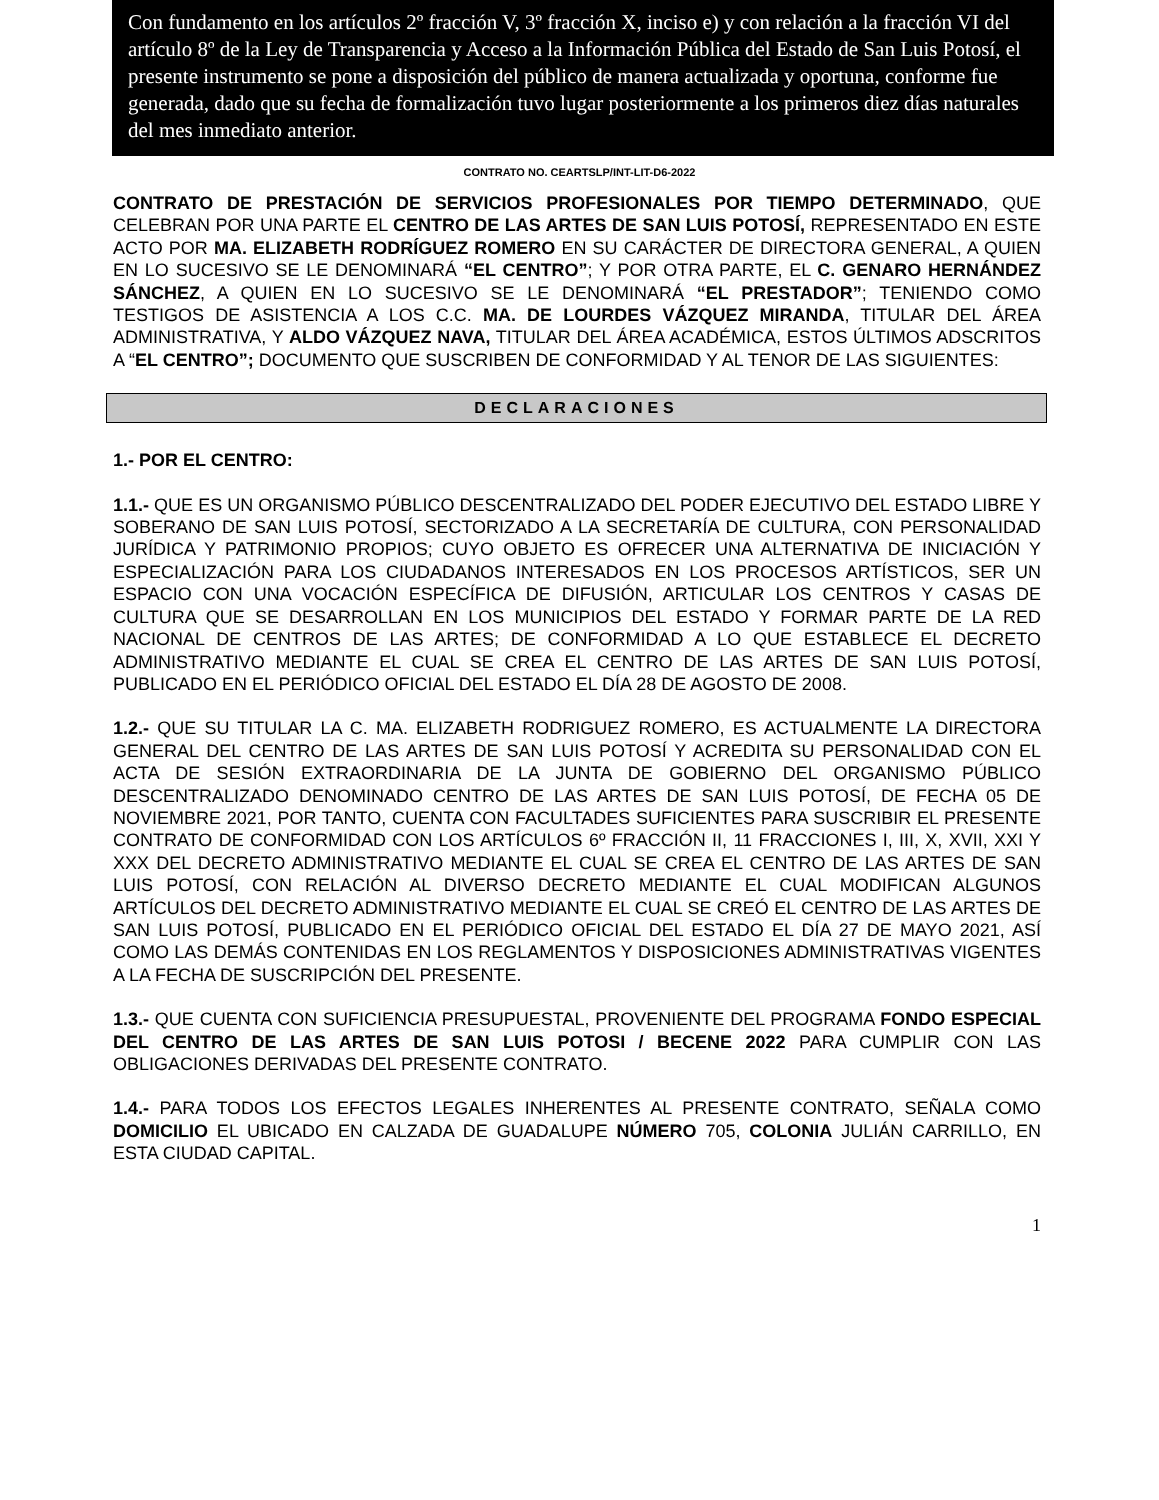Con fundamento en los artículos 2º fracción V, 3º fracción X, inciso e) y con relación a la fracción VI del artículo 8º de la Ley de Transparencia y Acceso a la Información Pública del Estado de San Luis Potosí, el presente instrumento se pone a disposición del público de manera actualizada y oportuna, conforme fue generada, dado que su fecha de formalización tuvo lugar posteriormente a los primeros diez días naturales del mes inmediato anterior.
CONTRATO NO. CEARTSLP/INT-LIT-D6-2022
CONTRATO DE PRESTACIÓN DE SERVICIOS PROFESIONALES POR TIEMPO DETERMINADO, QUE CELEBRAN POR UNA PARTE EL CENTRO DE LAS ARTES DE SAN LUIS POTOSÍ, REPRESENTADO EN ESTE ACTO POR MA. ELIZABETH RODRÍGUEZ ROMERO EN SU CARÁCTER DE DIRECTORA GENERAL, A QUIEN EN LO SUCESIVO SE LE DENOMINARÁ “EL CENTRO”; Y POR OTRA PARTE, EL C. GENARO HERNÁNDEZ SÁNCHEZ, A QUIEN EN LO SUCESIVO SE LE DENOMINARÁ “EL PRESTADOR”; TENIENDO COMO TESTIGOS DE ASISTENCIA A LOS C.C. MA. DE LOURDES VÁZQUEZ MIRANDA, TITULAR DEL ÁREA ADMINISTRATIVA, Y ALDO VÁZQUEZ NAVA, TITULAR DEL ÁREA ACADÉMICA, ESTOS ÚLTIMOS ADSCRITOS A “EL CENTRO”; DOCUMENTO QUE SUSCRIBEN DE CONFORMIDAD Y AL TENOR DE LAS SIGUIENTES:
DECLARACIONES
1.- POR EL CENTRO:
1.1.- QUE ES UN ORGANISMO PÚBLICO DESCENTRALIZADO DEL PODER EJECUTIVO DEL ESTADO LIBRE Y SOBERANO DE SAN LUIS POTOSÍ, SECTORIZADO A LA SECRETARÍA DE CULTURA, CON PERSONALIDAD JURÍDICA Y PATRIMONIO PROPIOS; CUYO OBJETO ES OFRECER UNA ALTERNATIVA DE INICIACIÓN Y ESPECIALIZACIÓN PARA LOS CIUDADANOS INTERESADOS EN LOS PROCESOS ARTÍSTICOS, SER UN ESPACIO CON UNA VOCACIÓN ESPECÍFICA DE DIFUSIÓN, ARTICULAR LOS CENTROS Y CASAS DE CULTURA QUE SE DESARROLLAN EN LOS MUNICIPIOS DEL ESTADO Y FORMAR PARTE DE LA RED NACIONAL DE CENTROS DE LAS ARTES; DE CONFORMIDAD A LO QUE ESTABLECE EL DECRETO ADMINISTRATIVO MEDIANTE EL CUAL SE CREA EL CENTRO DE LAS ARTES DE SAN LUIS POTOSÍ, PUBLICADO EN EL PERIÓDICO OFICIAL DEL ESTADO EL DÍA 28 DE AGOSTO DE 2008.
1.2.- QUE SU TITULAR LA C. MA. ELIZABETH RODRIGUEZ ROMERO, ES ACTUALMENTE LA DIRECTORA GENERAL DEL CENTRO DE LAS ARTES DE SAN LUIS POTOSÍ Y ACREDITA SU PERSONALIDAD CON EL ACTA DE SESIÓN EXTRAORDINARIA DE LA JUNTA DE GOBIERNO DEL ORGANISMO PÚBLICO DESCENTRALIZADO DENOMINADO CENTRO DE LAS ARTES DE SAN LUIS POTOSÍ, DE FECHA 05 DE NOVIEMBRE 2021, POR TANTO, CUENTA CON FACULTADES SUFICIENTES PARA SUSCRIBIR EL PRESENTE CONTRATO DE CONFORMIDAD CON LOS ARTÍCULOS 6º FRACCIÓN II, 11 FRACCIONES I, III, X, XVII, XXI Y XXX DEL DECRETO ADMINISTRATIVO MEDIANTE EL CUAL SE CREA EL CENTRO DE LAS ARTES DE SAN LUIS POTOSÍ, CON RELACIÓN AL DIVERSO DECRETO MEDIANTE EL CUAL MODIFICAN ALGUNOS ARTÍCULOS DEL DECRETO ADMINISTRATIVO MEDIANTE EL CUAL SE CREÓ EL CENTRO DE LAS ARTES DE SAN LUIS POTOSÍ, PUBLICADO EN EL PERIÓDICO OFICIAL DEL ESTADO EL DÍA 27 DE MAYO 2021, ASÍ COMO LAS DEMÁS CONTENIDAS EN LOS REGLAMENTOS Y DISPOSICIONES ADMINISTRATIVAS VIGENTES A LA FECHA DE SUSCRIPCIÓN DEL PRESENTE.
1.3.- QUE CUENTA CON SUFICIENCIA PRESUPUESTAL, PROVENIENTE DEL PROGRAMA FONDO ESPECIAL DEL CENTRO DE LAS ARTES DE SAN LUIS POTOSI / BECENE 2022 PARA CUMPLIR CON LAS OBLIGACIONES DERIVADAS DEL PRESENTE CONTRATO.
1.4.- PARA TODOS LOS EFECTOS LEGALES INHERENTES AL PRESENTE CONTRATO, SEÑALA COMO DOMICILIO EL UBICADO EN CALZADA DE GUADALUPE NÚMERO 705, COLONIA JULIÁN CARRILLO, EN ESTA CIUDAD CAPITAL.
1